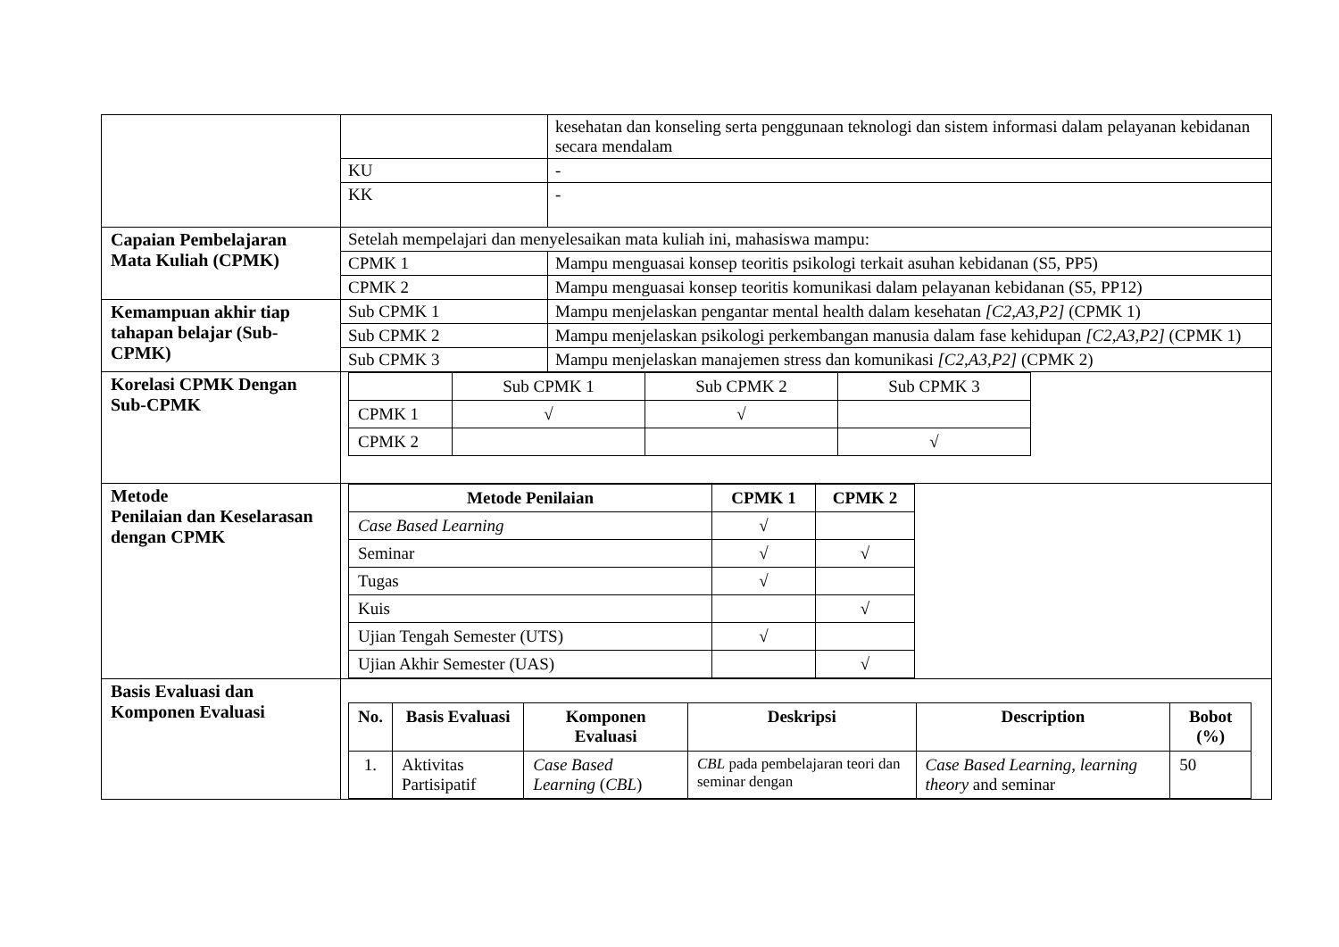| | / / kesehatan dan konseling serta penggunaan teknologi dan sistem informasi dalam pelayanan kebidanan secara mendalam / / KU / - / / KK / - / |
| Capaian Pembelajaran Mata Kuliah (CPMK) | / Setelah mempelajari dan menyelesaikan mata kuliah ini, mahasiswa mampu: / / / CPMK 1 / Mampu menguasai konsep teoritis psikologi terkait asuhan kebidanan (S5, PP5) / / CPMK 2 / Mampu menguasai konsep teoritis komunikasi dalam pelayanan kebidanan (S5, PP12) / |
| Kemampuan akhir tiap tahapan belajar (Sub-CPMK) | / Sub CPMK 1 / Mampu menjelaskan pengantar mental health dalam kesehatan [C2,A3,P2] (CPMK 1) / / Sub CPMK 2 / Mampu menjelaskan psikologi perkembangan manusia dalam fase kehidupan [C2,A3,P2] (CPMK 1) / / Sub CPMK 3 / Mampu menjelaskan manajemen stress dan komunikasi [C2,A3,P2] (CPMK 2) / |
| Korelasi CPMK Dengan Sub-CPMK | / / Sub CPMK 1 / Sub CPMK 2 / Sub CPMK 3 / / CPMK 1 / √ / √ / / / CPMK 2 / / / √ / |
| Metode Penilaian dan Keselarasan dengan CPMK | / Metode Penilaian / CPMK 1 / CPMK 2 / / --- / --- / --- / / Case Based Learning / √ / / / Seminar / √ / √ / / Tugas / √ / / / Kuis / / √ / / Ujian Tengah Semester (UTS) / √ / / / Ujian Akhir Semester (UAS) / / √ / |
| Basis Evaluasi dan Komponen Evaluasi | / No. / Basis Evaluasi / Komponen Evaluasi / Deskripsi / Description / Bobot (%) / / --- / --- / --- / --- / --- / --- / / 1. / Aktivitas Partisipatif / Case Based Learning ( CBL ) / CBL pada pembelajaran teori dan seminar dengan / Case Based Learning, learning theory and seminar / 50 / |